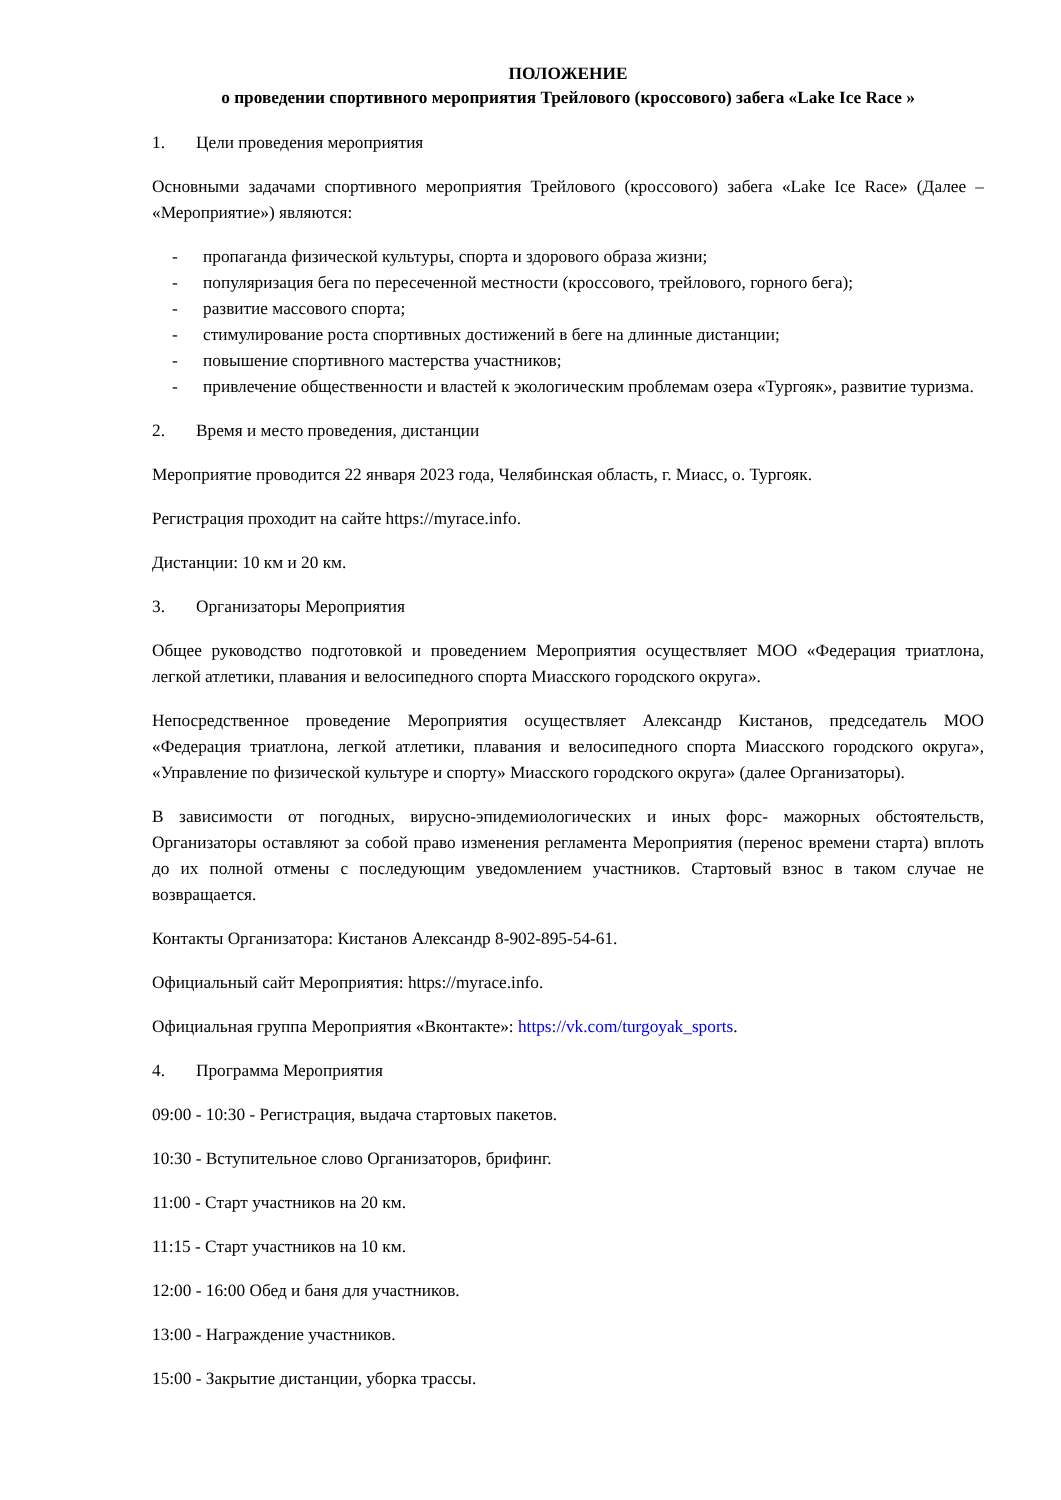ПОЛОЖЕНИЕ
о проведении спортивного мероприятия Трейлового (кроссового) забега «Lake Ice Race »
1. Цели проведения мероприятия
Основными задачами спортивного мероприятия Трейлового (кроссового) забега «Lake Ice Race» (Далее – «Мероприятие») являются:
- пропаганда физической культуры, спорта и здорового образа жизни;
- популяризация бега по пересеченной местности (кроссового, трейлового, горного бега);
- развитие массового спорта;
- стимулирование роста спортивных достижений в беге на длинные дистанции;
- повышение спортивного мастерства участников;
- привлечение общественности и властей к экологическим проблемам озера «Тургояк», развитие туризма.
2. Время и место проведения, дистанции
Мероприятие проводится 22 января 2023 года, Челябинская область, г. Миасс, о. Тургояк.
Регистрация проходит на сайте https://myrace.info.
Дистанции: 10 км и 20 км.
3. Организаторы Мероприятия
Общее руководство подготовкой и проведением Мероприятия осуществляет МОО «Федерация триатлона, легкой атлетики, плавания и велосипедного спорта Миасского городского округа».
Непосредственное проведение Мероприятия осуществляет Александр Кистанов, председатель МОО «Федерация триатлона, легкой атлетики, плавания и велосипедного спорта Миасского городского округа», «Управление по физической культуре и спорту» Миасского городского округа» (далее Организаторы).
В зависимости от погодных, вирусно-эпидемиологических и иных форс- мажорных обстоятельств, Организаторы оставляют за собой право изменения регламента Мероприятия (перенос времени старта) вплоть до их полной отмены с последующим уведомлением участников. Стартовый взнос в таком случае не возвращается.
Контакты Организатора: Кистанов Александр 8-902-895-54-61.
Официальный сайт Мероприятия: https://myrace.info.
Официальная группа Мероприятия «Вконтакте»: https://vk.com/turgoyak_sports.
4. Программа Мероприятия
09:00 - 10:30 - Регистрация, выдача стартовых пакетов.
10:30 - Вступительное слово Организаторов, брифинг.
11:00 - Старт участников на 20 км.
11:15 - Старт участников на 10 км.
12:00 - 16:00 Обед и баня для участников.
13:00 - Награждение участников.
15:00 - Закрытие дистанции, уборка трассы.